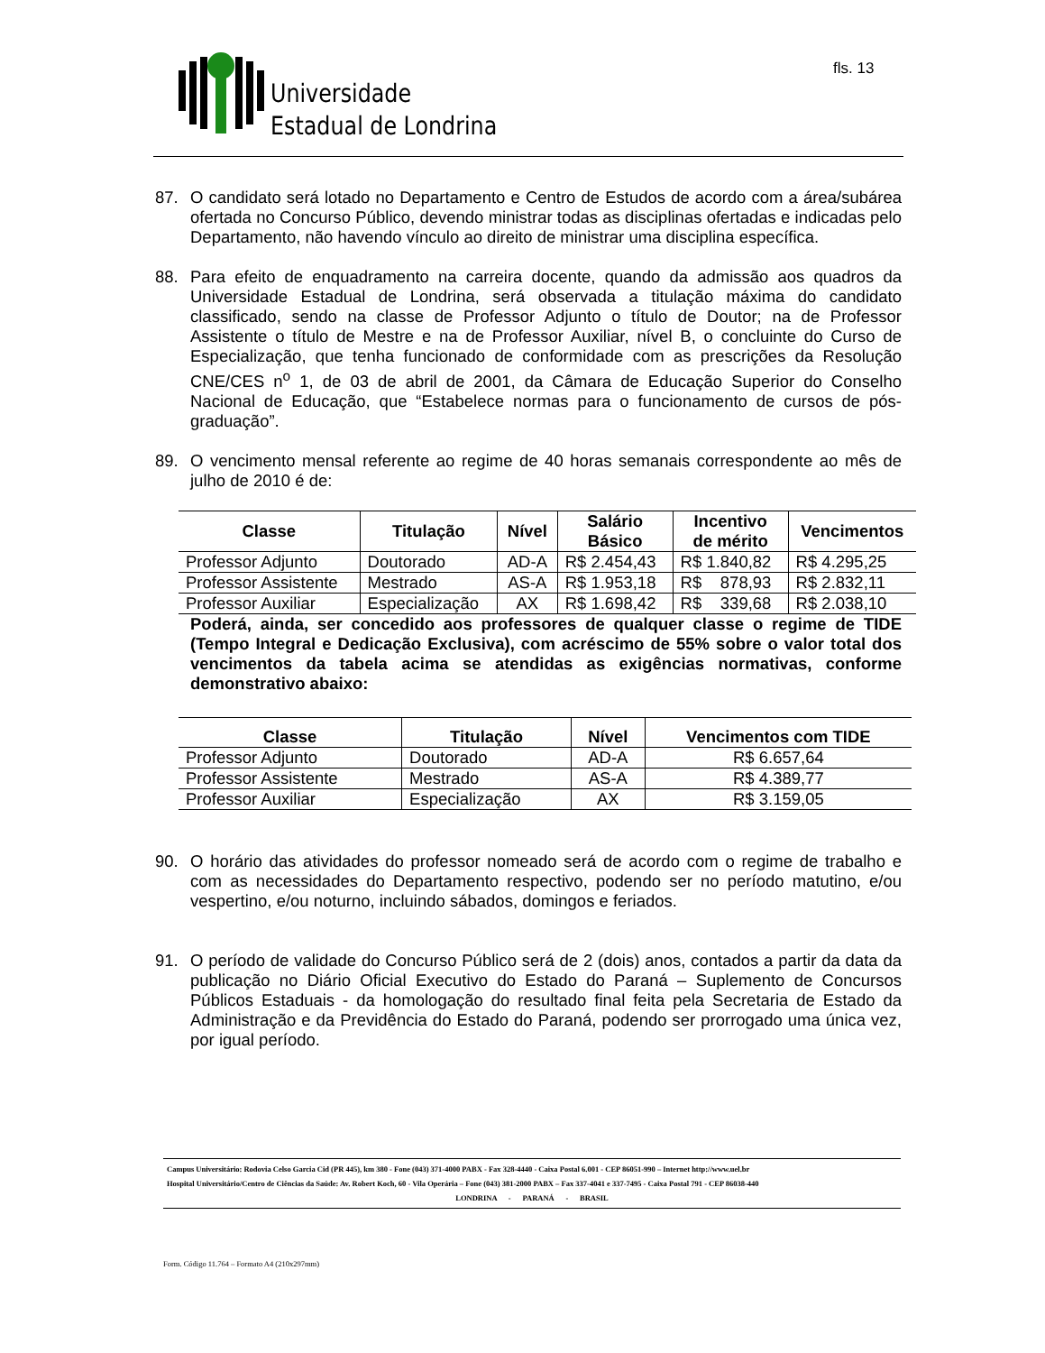Universidade
Estadual de Londrina
fls. 13
87. O candidato será lotado no Departamento e Centro de Estudos de acordo com a área/subárea ofertada no Concurso Público, devendo ministrar todas as disciplinas ofertadas e indicadas pelo Departamento, não havendo vínculo ao direito de ministrar uma disciplina específica.
88. Para efeito de enquadramento na carreira docente, quando da admissão aos quadros da Universidade Estadual de Londrina, será observada a titulação máxima do candidato classificado, sendo na classe de Professor Adjunto o título de Doutor; na de Professor Assistente o título de Mestre e na de Professor Auxiliar, nível B, o concluinte do Curso de Especialização, que tenha funcionado de conformidade com as prescrições da Resolução CNE/CES n<sup>o</sup> 1, de 03 de abril de 2001, da Câmara de Educação Superior do Conselho Nacional de Educação, que “Estabelece normas para o funcionamento de cursos de pós-graduação”.
89. O vencimento mensal referente ao regime de 40 horas semanais correspondente ao mês de julho de 2010 é de:
| Classe | Titulação | Nível | Salário Básico | Incentivo de mérito | Vencimentos |
| --- | --- | --- | --- | --- | --- |
| Professor Adjunto | Doutorado | AD-A | R$ 2.454,43 | R$ 1.840,82 | R$ 4.295,25 |
| Professor Assistente | Mestrado | AS-A | R$ 1.953,18 | R$ 878,93 | R$ 2.832,11 |
| Professor Auxiliar | Especialização | AX | R$ 1.698,42 | R$ 339,68 | R$ 2.038,10 |
Poderá, ainda, ser concedido aos professores de qualquer classe o regime de TIDE (Tempo Integral e Dedicação Exclusiva), com acréscimo de 55% sobre o valor total dos vencimentos da tabela acima se atendidas as exigências normativas, conforme demonstrativo abaixo:
| Classe | Titulação | Nível | Vencimentos com TIDE |
| --- | --- | --- | --- |
| Professor Adjunto | Doutorado | AD-A | R$ 6.657,64 |
| Professor Assistente | Mestrado | AS-A | R$ 4.389,77 |
| Professor Auxiliar | Especialização | AX | R$ 3.159,05 |
90. O horário das atividades do professor nomeado será de acordo com o regime de trabalho e com as necessidades do Departamento respectivo, podendo ser no período matutino, e/ou vespertino, e/ou noturno, incluindo sábados, domingos e feriados.
91. O período de validade do Concurso Público será de 2 (dois) anos, contados a partir da data da publicação no Diário Oficial Executivo do Estado do Paraná – Suplemento de Concursos Públicos Estaduais - da homologação do resultado final feita pela Secretaria de Estado da Administração e da Previdência do Estado do Paraná, podendo ser prorrogado uma única vez, por igual período.
Campus Universitário: Rodovia Celso Garcia Cid (PR 445), km 380 - Fone (043) 371-4000 PABX - Fax 328-4440 - Caixa Postal 6.001 - CEP 86051-990 – Internet http://www.uel.br
Hospital Universitário/Centro de Ciências da Saúde: Av. Robert Koch, 60 - Vila Operária – Fone (043) 381-2000 PABX – Fax 337-4041 e 337-7495 - Caixa Postal 791 - CEP 86038-440
LONDRINA - PARANÁ - BRASIL
Form. Código 11.764 – Formato A4 (210x297mm)